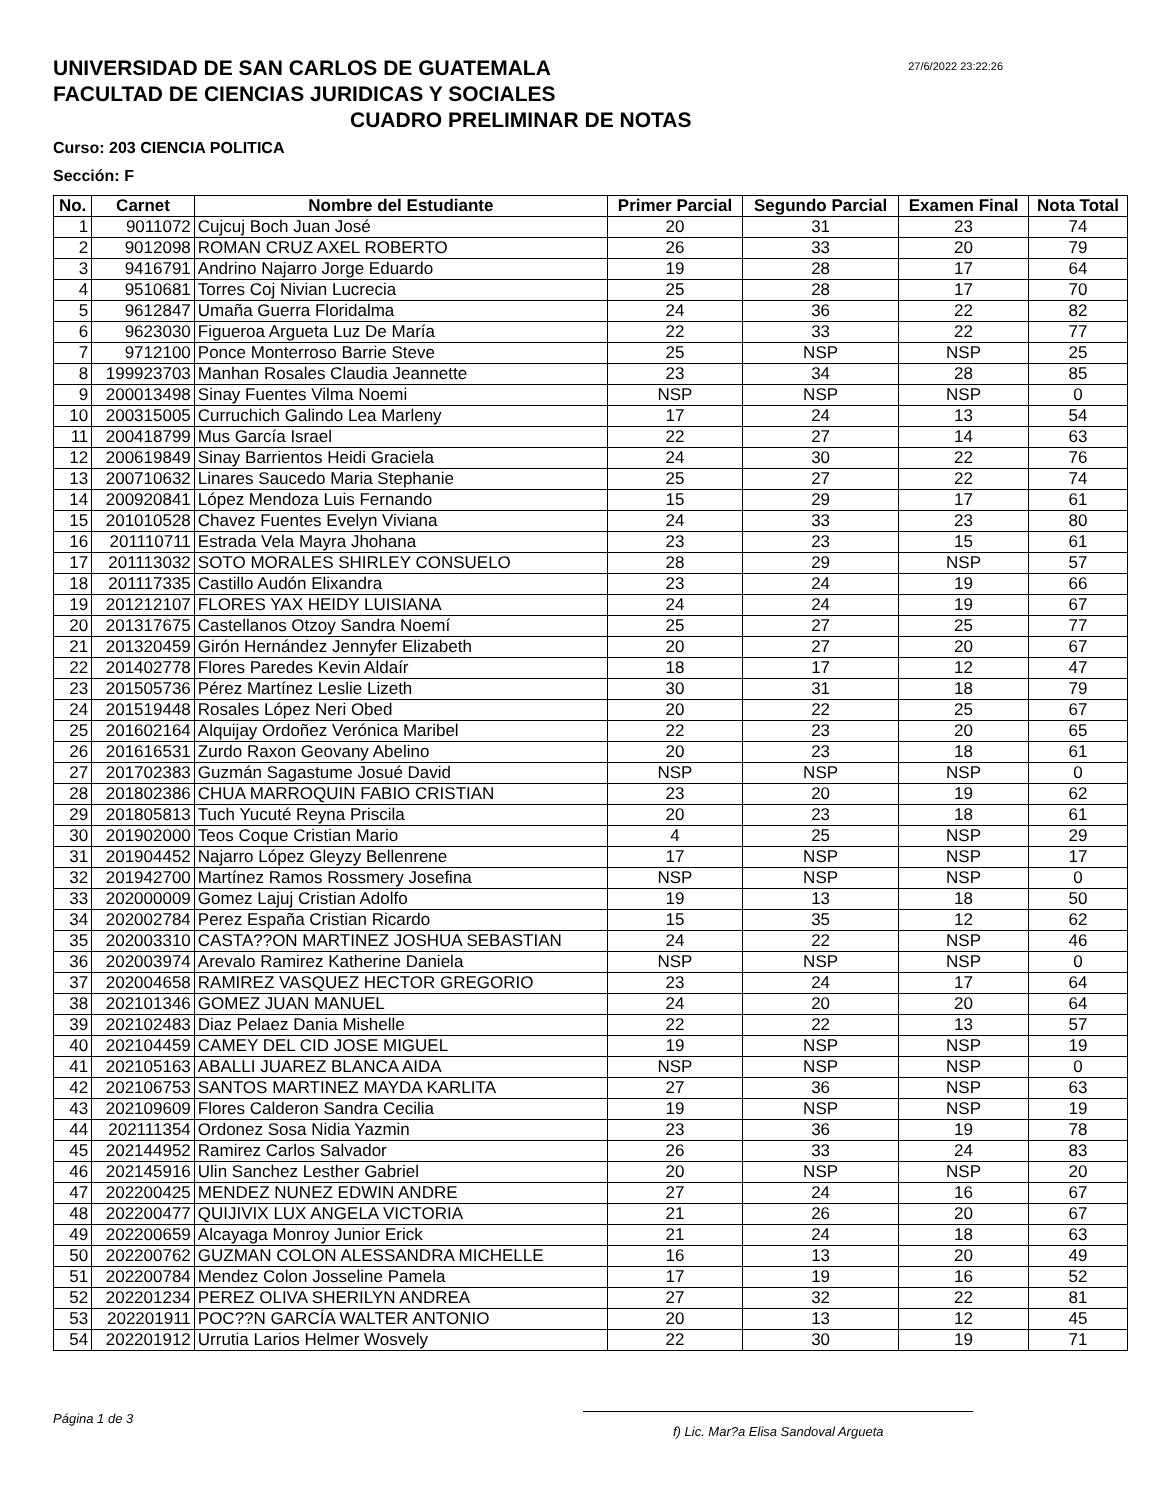UNIVERSIDAD DE SAN CARLOS DE GUATEMALA
FACULTAD DE CIENCIAS JURIDICAS Y SOCIALES
27/6/2022 23:22:26
CUADRO PRELIMINAR DE NOTAS
Curso: 203 CIENCIA POLITICA
Sección: F
| No. | Carnet | Nombre del Estudiante | Primer Parcial | Segundo Parcial | Examen Final | Nota Total |
| --- | --- | --- | --- | --- | --- | --- |
| 1 | 9011072 | Cujcuj Boch Juan José | 20 | 31 | 23 | 74 |
| 2 | 9012098 | ROMAN CRUZ AXEL ROBERTO | 26 | 33 | 20 | 79 |
| 3 | 9416791 | Andrino Najarro Jorge Eduardo | 19 | 28 | 17 | 64 |
| 4 | 9510681 | Torres Coj Nivian Lucrecia | 25 | 28 | 17 | 70 |
| 5 | 9612847 | Umaña Guerra Floridalma | 24 | 36 | 22 | 82 |
| 6 | 9623030 | Figueroa Argueta Luz De María | 22 | 33 | 22 | 77 |
| 7 | 9712100 | Ponce Monterroso Barrie Steve | 25 | NSP | NSP | 25 |
| 8 | 199923703 | Manhan Rosales Claudia Jeannette | 23 | 34 | 28 | 85 |
| 9 | 200013498 | Sinay Fuentes Vilma Noemi | NSP | NSP | NSP | 0 |
| 10 | 200315005 | Curruchich Galindo Lea Marleny | 17 | 24 | 13 | 54 |
| 11 | 200418799 | Mus García Israel | 22 | 27 | 14 | 63 |
| 12 | 200619849 | Sinay Barrientos Heidi Graciela | 24 | 30 | 22 | 76 |
| 13 | 200710632 | Linares Saucedo Maria Stephanie | 25 | 27 | 22 | 74 |
| 14 | 200920841 | López Mendoza Luis Fernando | 15 | 29 | 17 | 61 |
| 15 | 201010528 | Chavez Fuentes Evelyn Viviana | 24 | 33 | 23 | 80 |
| 16 | 201110711 | Estrada Vela Mayra Jhohana | 23 | 23 | 15 | 61 |
| 17 | 201113032 | SOTO MORALES SHIRLEY CONSUELO | 28 | 29 | NSP | 57 |
| 18 | 201117335 | Castillo Audón Elixandra | 23 | 24 | 19 | 66 |
| 19 | 201212107 | FLORES YAX HEIDY LUISIANA | 24 | 24 | 19 | 67 |
| 20 | 201317675 | Castellanos Otzoy Sandra Noemí | 25 | 27 | 25 | 77 |
| 21 | 201320459 | Girón Hernández Jennyfer Elizabeth | 20 | 27 | 20 | 67 |
| 22 | 201402778 | Flores Paredes Kevin Aldaír | 18 | 17 | 12 | 47 |
| 23 | 201505736 | Pérez Martínez Leslie Lizeth | 30 | 31 | 18 | 79 |
| 24 | 201519448 | Rosales López Neri Obed | 20 | 22 | 25 | 67 |
| 25 | 201602164 | Alquijay Ordoñez Verónica Maribel | 22 | 23 | 20 | 65 |
| 26 | 201616531 | Zurdo Raxon Geovany Abelino | 20 | 23 | 18 | 61 |
| 27 | 201702383 | Guzmán Sagastume Josué David | NSP | NSP | NSP | 0 |
| 28 | 201802386 | CHUA MARROQUIN FABIO CRISTIAN | 23 | 20 | 19 | 62 |
| 29 | 201805813 | Tuch Yucuté Reyna Priscila | 20 | 23 | 18 | 61 |
| 30 | 201902000 | Teos Coque Cristian Mario | 4 | 25 | NSP | 29 |
| 31 | 201904452 | Najarro López Gleyzy Bellenrene | 17 | NSP | NSP | 17 |
| 32 | 201942700 | Martínez Ramos Rossmery Josefina | NSP | NSP | NSP | 0 |
| 33 | 202000009 | Gomez Lajuj Cristian Adolfo | 19 | 13 | 18 | 50 |
| 34 | 202002784 | Perez España Cristian Ricardo | 15 | 35 | 12 | 62 |
| 35 | 202003310 | CASTA??ON MARTINEZ JOSHUA SEBASTIAN | 24 | 22 | NSP | 46 |
| 36 | 202003974 | Arevalo Ramirez Katherine Daniela | NSP | NSP | NSP | 0 |
| 37 | 202004658 | RAMIREZ VASQUEZ HECTOR GREGORIO | 23 | 24 | 17 | 64 |
| 38 | 202101346 | GOMEZ JUAN MANUEL | 24 | 20 | 20 | 64 |
| 39 | 202102483 | Diaz Pelaez Dania Mishelle | 22 | 22 | 13 | 57 |
| 40 | 202104459 | CAMEY DEL CID JOSE MIGUEL | 19 | NSP | NSP | 19 |
| 41 | 202105163 | ABALLI JUAREZ BLANCA AIDA | NSP | NSP | NSP | 0 |
| 42 | 202106753 | SANTOS MARTINEZ MAYDA KARLITA | 27 | 36 | NSP | 63 |
| 43 | 202109609 | Flores Calderon Sandra Cecilia | 19 | NSP | NSP | 19 |
| 44 | 202111354 | Ordonez Sosa Nidia Yazmin | 23 | 36 | 19 | 78 |
| 45 | 202144952 | Ramirez Carlos Salvador | 26 | 33 | 24 | 83 |
| 46 | 202145916 | Ulin Sanchez Lesther Gabriel | 20 | NSP | NSP | 20 |
| 47 | 202200425 | MENDEZ NUNEZ EDWIN ANDRE | 27 | 24 | 16 | 67 |
| 48 | 202200477 | QUIJIVIX LUX ANGELA VICTORIA | 21 | 26 | 20 | 67 |
| 49 | 202200659 | Alcayaga Monroy Junior Erick | 21 | 24 | 18 | 63 |
| 50 | 202200762 | GUZMAN COLON ALESSANDRA MICHELLE | 16 | 13 | 20 | 49 |
| 51 | 202200784 | Mendez Colon Josseline Pamela | 17 | 19 | 16 | 52 |
| 52 | 202201234 | PEREZ OLIVA SHERILYN ANDREA | 27 | 32 | 22 | 81 |
| 53 | 202201911 | POC??N GARCÍA WALTER ANTONIO | 20 | 13 | 12 | 45 |
| 54 | 202201912 | Urrutia Larios Helmer Wosvely | 22 | 30 | 19 | 71 |
Página 1 de 3
f) Lic. Mar?a Elisa Sandoval Argueta